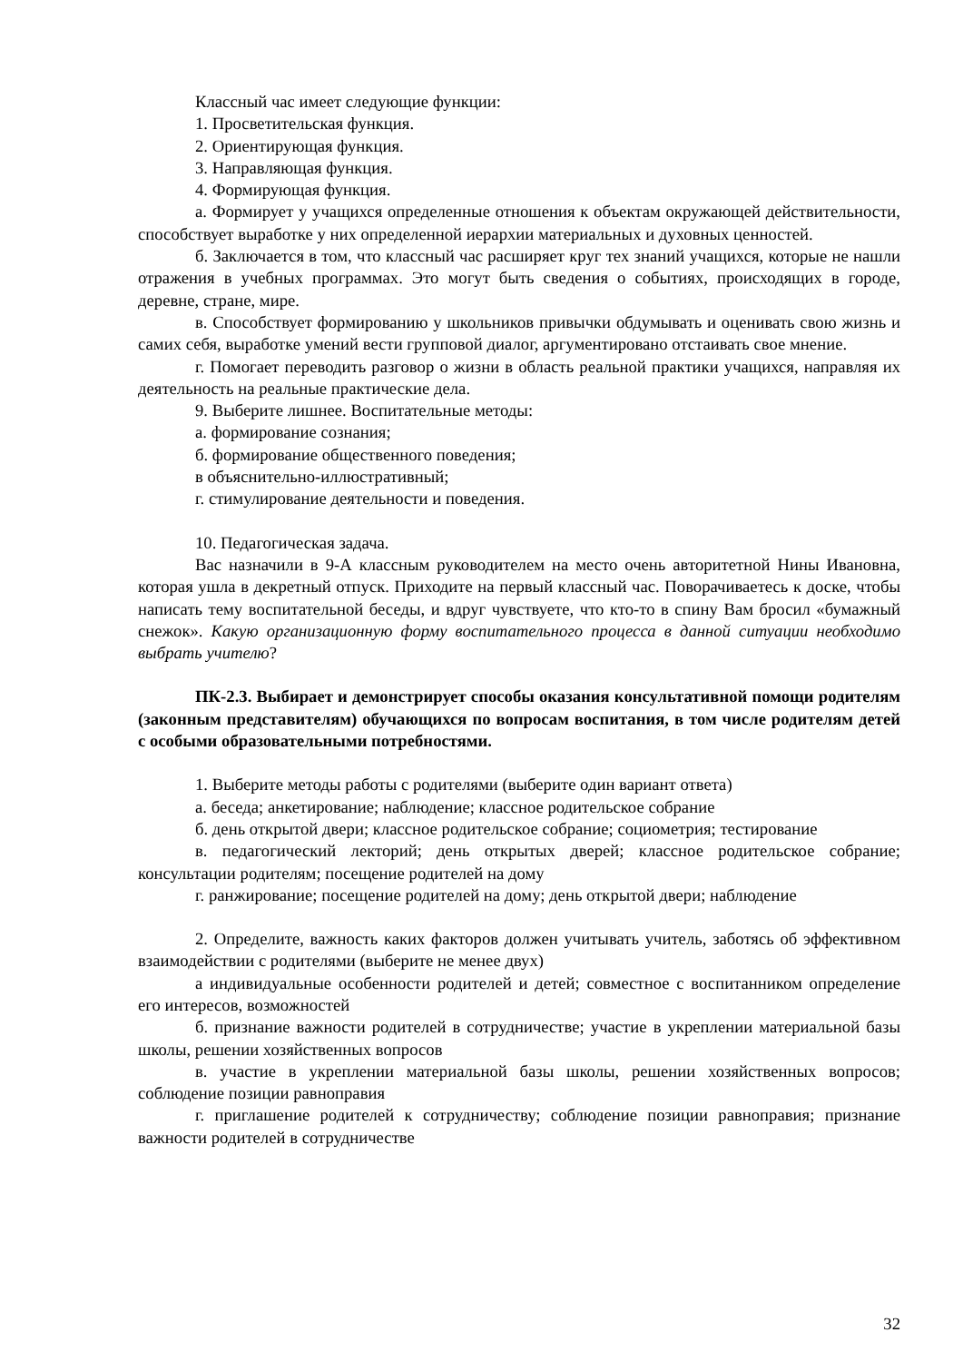Классный час имеет следующие функции:
1. Просветительская функция.
2. Ориентирующая функция.
3. Направляющая функция.
4. Формирующая функция.
а. Формирует у учащихся определенные отношения к объектам окружающей действительности, способствует выработке у них определенной иерархии материальных и духовных ценностей.
б. Заключается в том, что классный час расширяет круг тех знаний учащихся, которые не нашли отражения в учебных программах. Это могут быть сведения о событиях, происходящих в городе, деревне, стране, мире.
в. Способствует формированию у школьников привычки обдумывать и оценивать свою жизнь и самих себя, выработке умений вести групповой диалог, аргументировано отстаивать свое мнение.
г. Помогает переводить разговор о жизни в область реальной практики учащихся, направляя их деятельность на реальные практические дела.
9. Выберите лишнее. Воспитательные методы:
а. формирование сознания;
б. формирование общественного поведения;
в объяснительно-иллюстративный;
г. стимулирование деятельности и поведения.
10. Педагогическая задача.
Вас назначили в 9-А классным руководителем на место очень авторитетной Нины Ивановна, которая ушла в декретный отпуск. Приходите на первый классный час. Поворачиваетесь к доске, чтобы написать тему воспитательной беседы, и вдруг чувствуете, что кто-то в спину Вам бросил «бумажный снежок». Какую организационную форму воспитательного процесса в данной ситуации необходимо выбрать учителю?
ПК-2.3. Выбирает и демонстрирует способы оказания консультативной помощи родителям (законным представителям) обучающихся по вопросам воспитания, в том числе родителям детей с особыми образовательными потребностями.
1. Выберите методы работы с родителями (выберите один вариант ответа)
а. беседа; анкетирование; наблюдение; классное родительское собрание
б. день открытой двери; классное родительское собрание; социометрия; тестирование
в. педагогический лекторий; день открытых дверей; классное родительское собрание; консультации родителям; посещение родителей на дому
г. ранжирование; посещение родителей на дому; день открытой двери; наблюдение
2. Определите, важность каких факторов должен учитывать учитель, заботясь об эффективном взаимодействии с родителями (выберите не менее двух)
а индивидуальные особенности родителей и детей; совместное с воспитанником определение его интересов, возможностей
б. признание важности родителей в сотрудничестве; участие в укреплении материальной базы школы, решении хозяйственных вопросов
в. участие в укреплении материальной базы школы, решении хозяйственных вопросов; соблюдение позиции равноправия
г. приглашение родителей к сотрудничеству; соблюдение позиции равноправия; признание важности родителей в сотрудничестве
32